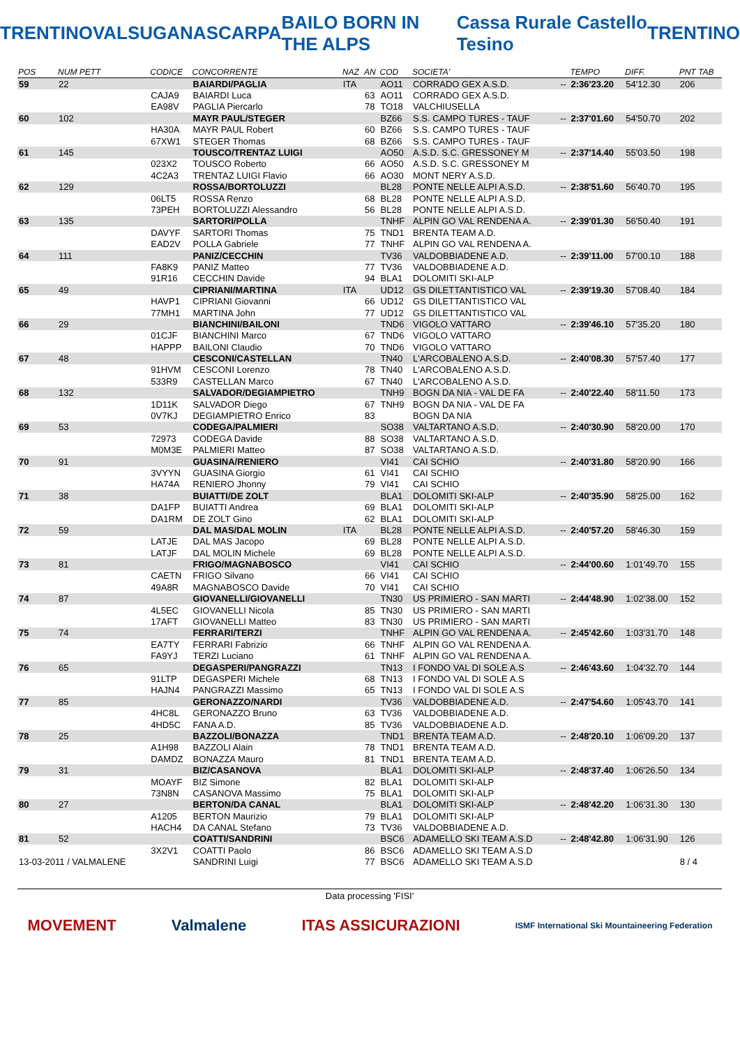TRENTINO VALSUGANA SCARPA BAILO BORN IN THE ALPS Cassa Rurale Castello Tesino TRENTINO
| POS | NUM PETT | CODICE | CONCORRENTE | NAZ | AN | COD | SOCIETA' | | TEMPO | DIFF. | PNT TAB |
| --- | --- | --- | --- | --- | --- | --- | --- | --- | --- | --- | --- |
| 59 | 22 | | BAIARDI/PAGLIA | ITA | | AO11 | CORRADO GEX A.S.D. | -- | 2:36'23.20 | 54'12.30 | 206 |
| | | CAJA9 | BAIARDI Luca | | 63 | AO11 | CORRADO GEX A.S.D. | | | | |
| | | EA98V | PAGLIA Piercarlo | | 78 | TO18 | VALCHIUSELLA | | | | |
| 60 | 102 | | MAYR PAUL/STEGER | | | BZ66 | S.S. CAMPO TURES - TAUF | -- | 2:37'01.60 | 54'50.70 | 202 |
| | | HA30A | MAYR PAUL Robert | | 60 | BZ66 | S.S. CAMPO TURES - TAUF | | | | |
| | | 67XW1 | STEGER Thomas | | 68 | BZ66 | S.S. CAMPO TURES - TAUF | | | | |
| 61 | 145 | | TOUSCO/TRENTAZ LUIGI | | | AO50 | A.S.D. S.C. GRESSONEY M | -- | 2:37'14.40 | 55'03.50 | 198 |
| | | 023X2 | TOUSCO Roberto | | 66 | AO50 | A.S.D. S.C. GRESSONEY M | | | | |
| | | 4C2A3 | TRENTAZ LUIGI Flavio | | 66 | AO30 | MONT NERY A.S.D. | | | | |
| 62 | 129 | | ROSSA/BORTOLUZZI | | | BL28 | PONTE NELLE ALPI A.S.D. | -- | 2:38'51.60 | 56'40.70 | 195 |
| | | 06LT5 | ROSSA Renzo | | 68 | BL28 | PONTE NELLE ALPI A.S.D. | | | | |
| | | 73PEH | BORTOLUZZI Alessandro | | 56 | BL28 | PONTE NELLE ALPI A.S.D. | | | | |
| 63 | 135 | | SARTORI/POLLA | | | TNHF | ALPIN GO VAL RENDENA A. | -- | 2:39'01.30 | 56'50.40 | 191 |
| | | DAVYF | SARTORI Thomas | | 75 | TND1 | BRENTA TEAM A.D. | | | | |
| | | EAD2V | POLLA Gabriele | | 77 | TNHF | ALPIN GO VAL RENDENA A. | | | | |
| 64 | 111 | | PANIZ/CECCHIN | | | TV36 | VALDOBBIADENE A.D. | -- | 2:39'11.00 | 57'00.10 | 188 |
| | | FA8K9 | PANIZ Matteo | | 77 | TV36 | VALDOBBIADENE A.D. | | | | |
| | | 91R16 | CECCHIN Davide | | 94 | BLA1 | DOLOMITI SKI-ALP | | | | |
| 65 | 49 | | CIPRIANI/MARTINA | ITA | | UD12 | GS DILETTANTISTICO VAL | -- | 2:39'19.30 | 57'08.40 | 184 |
| | | HAVP1 | CIPRIANI Giovanni | | 66 | UD12 | GS DILETTANTISTICO VAL | | | | |
| | | 77MH1 | MARTINA John | | 77 | UD12 | GS DILETTANTISTICO VAL | | | | |
| 66 | 29 | | BIANCHINI/BAILONI | | | TND6 | VIGOLO VATTARO | -- | 2:39'46.10 | 57'35.20 | 180 |
| | | 01CJF | BIANCHINI Marco | | 67 | TND6 | VIGOLO VATTARO | | | | |
| | | HAPPP | BAILONI Claudio | | 70 | TND6 | VIGOLO VATTARO | | | | |
| 67 | 48 | | CESCONI/CASTELLAN | | | TN40 | L'ARCOBALENO A.S.D. | -- | 2:40'08.30 | 57'57.40 | 177 |
| | | 91HVM | CESCONI Lorenzo | | 78 | TN40 | L'ARCOBALENO A.S.D. | | | | |
| | | 533R9 | CASTELLAN Marco | | 67 | TN40 | L'ARCOBALENO A.S.D. | | | | |
| 68 | 132 | | SALVADOR/DEGIAMPIETRO | | | TNH9 | BOGN DA NIA - VAL DE FA | -- | 2:40'22.40 | 58'11.50 | 173 |
| | | 1D11K | SALVADOR Diego | | 67 | TNH9 | BOGN DA NIA - VAL DE FA | | | | |
| | | 0V7KJ | DEGIAMPIETRO Enrico | | 83 | | BOGN DA NIA | | | | |
| 69 | 53 | | CODEGA/PALMIERI | | | SO38 | VALTARTANO A.S.D. | -- | 2:40'30.90 | 58'20.00 | 170 |
| | | 72973 | CODEGA Davide | | 88 | SO38 | VALTARTANO A.S.D. | | | | |
| | | M0M3E | PALMIERI Matteo | | 87 | SO38 | VALTARTANO A.S.D. | | | | |
| 70 | 91 | | GUASINA/RENIERO | | | VI41 | CAI SCHIO | -- | 2:40'31.80 | 58'20.90 | 166 |
| | | 3VYYN | GUASINA Giorgio | | 61 | VI41 | CAI SCHIO | | | | |
| | | HA74A | RENIERO Jhonny | | 79 | VI41 | CAI SCHIO | | | | |
| 71 | 38 | | BUIATTI/DE ZOLT | | | BLA1 | DOLOMITI SKI-ALP | -- | 2:40'35.90 | 58'25.00 | 162 |
| | | DA1FP | BUIATTI Andrea | | 69 | BLA1 | DOLOMITI SKI-ALP | | | | |
| | | DA1RM | DE ZOLT Gino | | 62 | BLA1 | DOLOMITI SKI-ALP | | | | |
| 72 | 59 | | DAL MAS/DAL MOLIN | ITA | | BL28 | PONTE NELLE ALPI A.S.D. | -- | 2:40'57.20 | 58'46.30 | 159 |
| | | LATJE | DAL MAS Jacopo | | 69 | BL28 | PONTE NELLE ALPI A.S.D. | | | | |
| | | LATJF | DAL MOLIN Michele | | 69 | BL28 | PONTE NELLE ALPI A.S.D. | | | | |
| 73 | 81 | | FRIGO/MAGNABOSCO | | | VI41 | CAI SCHIO | -- | 2:44'00.60 | 1:01'49.70 | 155 |
| | | CAETN | FRIGO Silvano | | 66 | VI41 | CAI SCHIO | | | | |
| | | 49A8R | MAGNABOSCO Davide | | 70 | VI41 | CAI SCHIO | | | | |
| 74 | 87 | | GIOVANELLI/GIOVANELLI | | | TN30 | US PRIMIERO - SAN MARTI | -- | 2:44'48.90 | 1:02'38.00 | 152 |
| | | 4L5EC | GIOVANELLI Nicola | | 85 | TN30 | US PRIMIERO - SAN MARTI | | | | |
| | | 17AFT | GIOVANELLI Matteo | | 83 | TN30 | US PRIMIERO - SAN MARTI | | | | |
| 75 | 74 | | FERRARI/TERZI | | | TNHF | ALPIN GO VAL RENDENA A. | -- | 2:45'42.60 | 1:03'31.70 | 148 |
| | | EA7TY | FERRARI Fabrizio | | 66 | TNHF | ALPIN GO VAL RENDENA A. | | | | |
| | | FA9YJ | TERZI Luciano | | 61 | TNHF | ALPIN GO VAL RENDENA A. | | | | |
| 76 | 65 | | DEGASPERI/PANGRAZZI | | | TN13 | I FONDO VAL DI SOLE A.S | -- | 2:46'43.60 | 1:04'32.70 | 144 |
| | | 91LTP | DEGASPERI Michele | | 68 | TN13 | I FONDO VAL DI SOLE A.S | | | | |
| | | HAJN4 | PANGRAZZI Massimo | | 65 | TN13 | I FONDO VAL DI SOLE A.S | | | | |
| 77 | 85 | | GERONAZZO/NARDI | | | TV36 | VALDOBBIADENE A.D. | -- | 2:47'54.60 | 1:05'43.70 | 141 |
| | | 4HC8L | GERONAZZO Bruno | | 63 | TV36 | VALDOBBIADENE A.D. | | | | |
| | | 4HD5C | FANA A.D. | | 85 | TV36 | VALDOBBIADENE A.D. | | | | |
| 78 | 25 | | BAZZOLI/BONAZZA | | | TND1 | BRENTA TEAM A.D. | -- | 2:48'20.10 | 1:06'09.20 | 137 |
| | | A1H98 | BAZZOLI Alain | | 78 | TND1 | BRENTA TEAM A.D. | | | | |
| | | DAMDZ | BONAZZA Mauro | | 81 | TND1 | BRENTA TEAM A.D. | | | | |
| 79 | 31 | | BIZ/CASANOVA | | | BLA1 | DOLOMITI SKI-ALP | -- | 2:48'37.40 | 1:06'26.50 | 134 |
| | | MOAYF | BIZ Simone | | 82 | BLA1 | DOLOMITI SKI-ALP | | | | |
| | | 73N8N | CASANOVA Massimo | | 75 | BLA1 | DOLOMITI SKI-ALP | | | | |
| 80 | 27 | | BERTON/DA CANAL | | | BLA1 | DOLOMITI SKI-ALP | -- | 2:48'42.20 | 1:06'31.30 | 130 |
| | | A1205 | BERTON Maurizio | | 79 | BLA1 | DOLOMITI SKI-ALP | | | | |
| | | HACH4 | DA CANAL Stefano | | 73 | TV36 | VALDOBBIADENE A.D. | | | | |
| 81 | 52 | | COATTI/SANDRINI | | | BSC6 | ADAMELLO SKI TEAM A.S.D | -- | 2:48'42.80 | 1:06'31.90 | 126 |
| | | 3X2V1 | COATTI Paolo | | 86 | BSC6 | ADAMELLO SKI TEAM A.S.D | | | | |
| 13-03-2011 / VALMALENE | | | SANDRINI Luigi | | 77 | BSC6 | ADAMELLO SKI TEAM A.S.D | | | | 8 / 4 |
Data processing 'FISI'
MOVEMENT Valmalene ITAS ASSICURAZIONI ISMF International Ski Mountaineering Federation